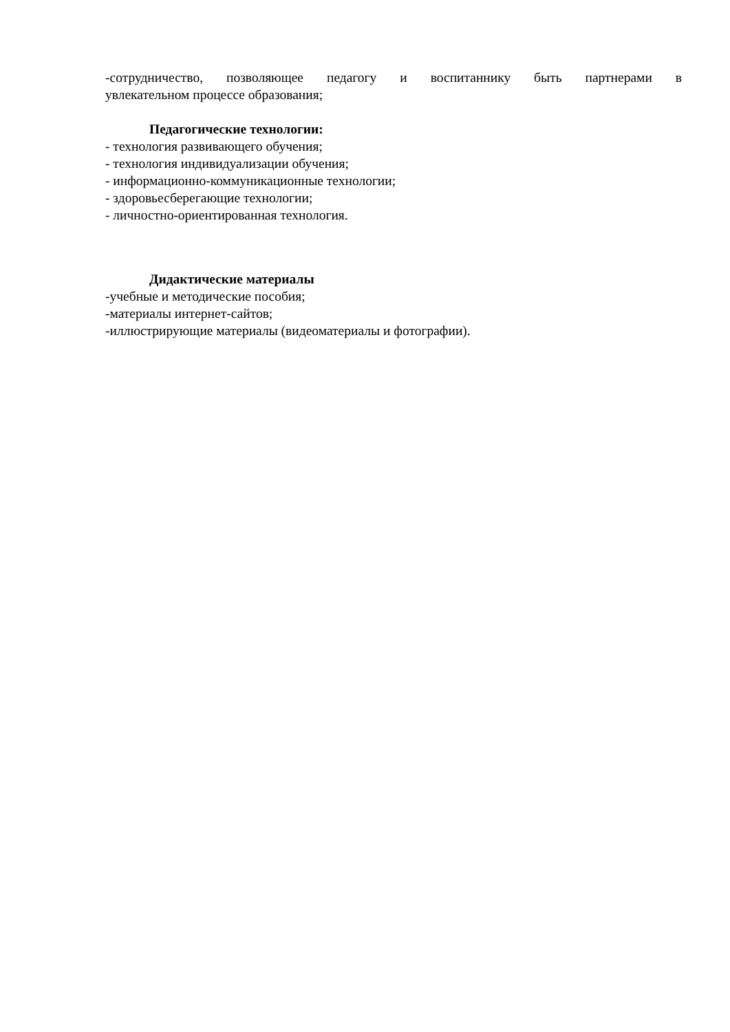-сотрудничество, позволяющее педагогу и воспитаннику быть партнерами в
увлекательном процессе образования;
Педагогические технологии:
- технология развивающего обучения;
- технология индивидуализации обучения;
- информационно-коммуникационные технологии;
- здоровьесберегающие технологии;
- личностно-ориентированная технология.
Дидактические материалы
-учебные и методические пособия;
-материалы интернет-сайтов;
-иллюстрирующие материалы (видеоматериалы и фотографии).